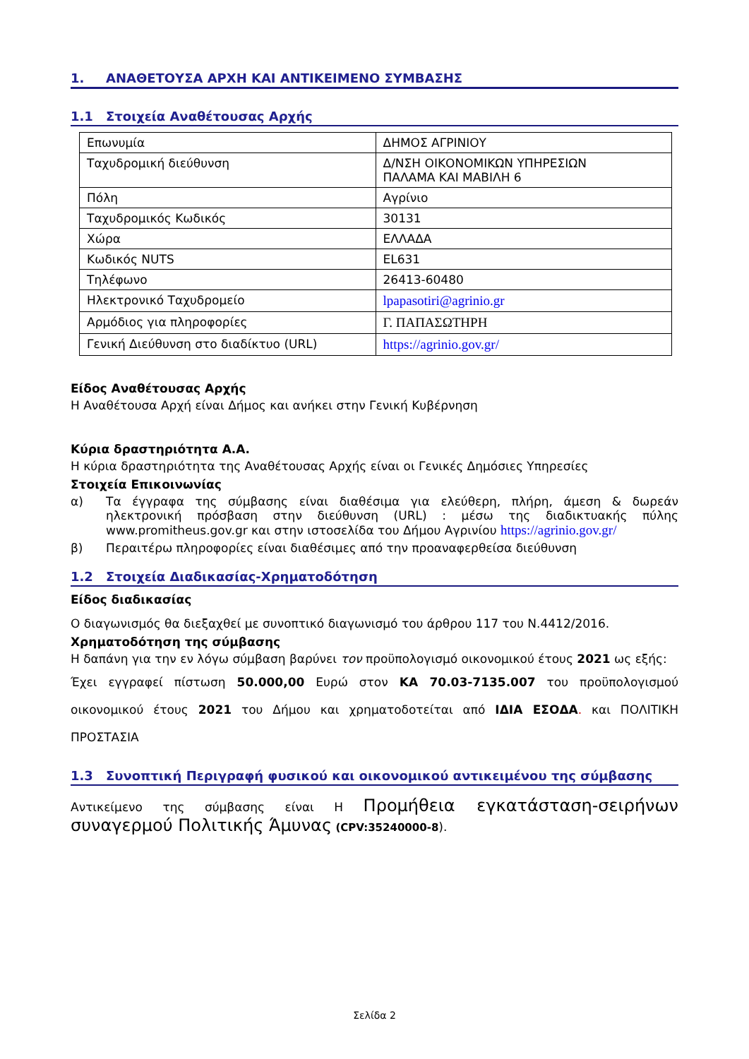1. ΑΝΑΘΕΤΟΥΣΑ ΑΡΧΗ ΚΑΙ ΑΝΤΙΚΕΙΜΕΝΟ ΣΥΜΒΑΣΗΣ
1.1 Στοιχεία Αναθέτουσας Αρχής
| Επωνυμία | ΔΗΜΟΣ ΑΓΡΙΝΙΟΥ |
| Ταχυδρομική διεύθυνση | Δ/ΝΣΗ ΟΙΚΟΝΟΜΙΚΩΝ ΥΠΗΡΕΣΙΩΝ ΠΑΛΑΜΑ ΚΑΙ ΜΑΒΙΛΗ 6 |
| Πόλη | Αγρίνιο |
| Ταχυδρομικός Κωδικός | 30131 |
| Χώρα | ΕΛΛΑΔΑ |
| Κωδικός NUTS | EL631 |
| Τηλέφωνο | 26413-60480 |
| Ηλεκτρονικό Ταχυδρομείο | lpapasotiri@agrinio.gr |
| Αρμόδιος για πληροφορίες | Γ. ΠΑΠΑΣΩΤΗΡΗ |
| Γενική Διεύθυνση στο διαδίκτυο (URL) | https://agrinio.gov.gr/ |
Είδος Αναθέτουσας Αρχής
Η Αναθέτουσα Αρχή είναι Δήμος και ανήκει στην Γενική Κυβέρνηση
Κύρια δραστηριότητα Α.Α.
Η κύρια δραστηριότητα της Αναθέτουσας Αρχής είναι οι Γενικές Δημόσιες Υπηρεσίες
Στοιχεία Επικοινωνίας
α) Τα έγγραφα της σύμβασης είναι διαθέσιμα για ελεύθερη, πλήρη, άμεση & δωρεάν ηλεκτρονική πρόσβαση στην διεύθυνση (URL) : μέσω της διαδικτυακής πύλης www.promitheus.gov.gr και στην ιστοσελίδα του Δήμου Αγρινίου https://agrinio.gov.gr/
β) Περαιτέρω πληροφορίες είναι διαθέσιμες από την προαναφερθείσα διεύθυνση
1.2 Στοιχεία Διαδικασίας-Χρηματοδότηση
Είδος διαδικασίας
Ο διαγωνισμός θα διεξαχθεί με συνοπτικό διαγωνισμό του άρθρου 117 του Ν.4412/2016.
Χρηματοδότηση της σύμβασης
Η δαπάνη για την εν λόγω σύμβαση βαρύνει τον προϋπολογισμό οικονομικού έτους 2021 ως εξής:
Έχει εγγραφεί πίστωση 50.000,00 Ευρώ στον ΚΑ 70.03-7135.007 του προϋπολογισμού οικονομικού έτους 2021 του Δήμου και χρηματοδοτείται από ΙΔΙΑ ΕΣΟΔΑ. και ΠΟΛΙΤΙΚΗ ΠΡΟΣΤΑΣΙΑ
1.3 Συνοπτική Περιγραφή φυσικού και οικονομικού αντικειμένου της σύμβασης
Αντικείμενο της σύμβασης είναι Η Προμήθεια εγκατάσταση-σειρήνων συναγερμού Πολιτικής Άμυνας (CPV:35240000-8).
Σελίδα 2